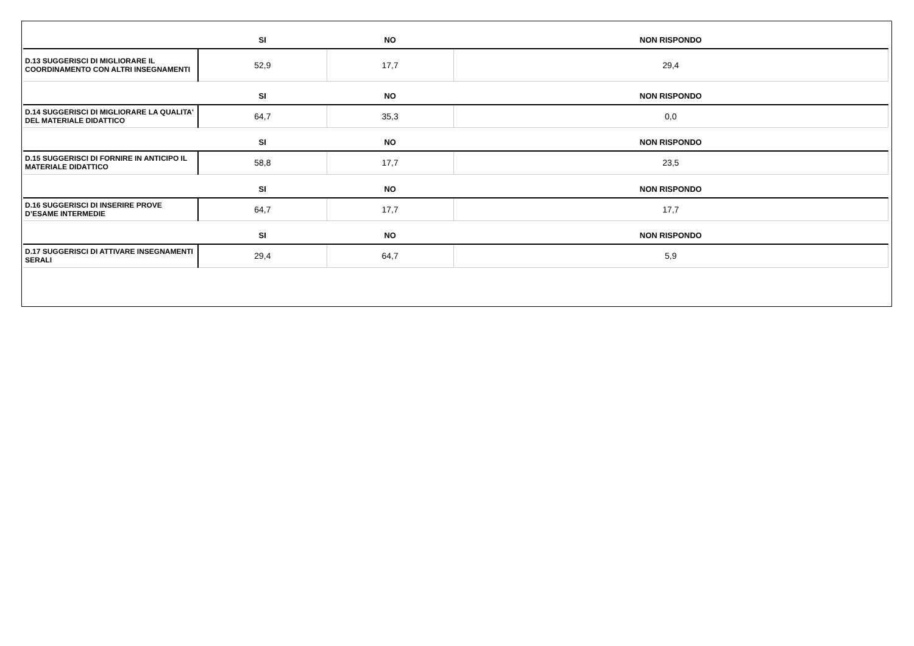| | SI | NO | NON RISPONDO |
| --- | --- | --- | --- |
| D.13 SUGGERISCI DI MIGLIORARE IL COORDINAMENTO CON ALTRI INSEGNAMENTI | 52,9 | 17,7 | 29,4 |
| | SI | NO | NON RISPONDO |
| D.14 SUGGERISCI DI MIGLIORARE LA QUALITA' DEL MATERIALE DIDATTICO | 64,7 | 35,3 | 0,0 |
| | SI | NO | NON RISPONDO |
| D.15 SUGGERISCI DI FORNIRE IN ANTICIPO IL MATERIALE DIDATTICO | 58,8 | 17,7 | 23,5 |
| | SI | NO | NON RISPONDO |
| D.16 SUGGERISCI DI INSERIRE PROVE D’ESAME INTERMEDIE | 64,7 | 17,7 | 17,7 |
| | SI | NO | NON RISPONDO |
| D.17 SUGGERISCI DI ATTIVARE INSEGNAMENTI SERALI | 29,4 | 64,7 | 5,9 |